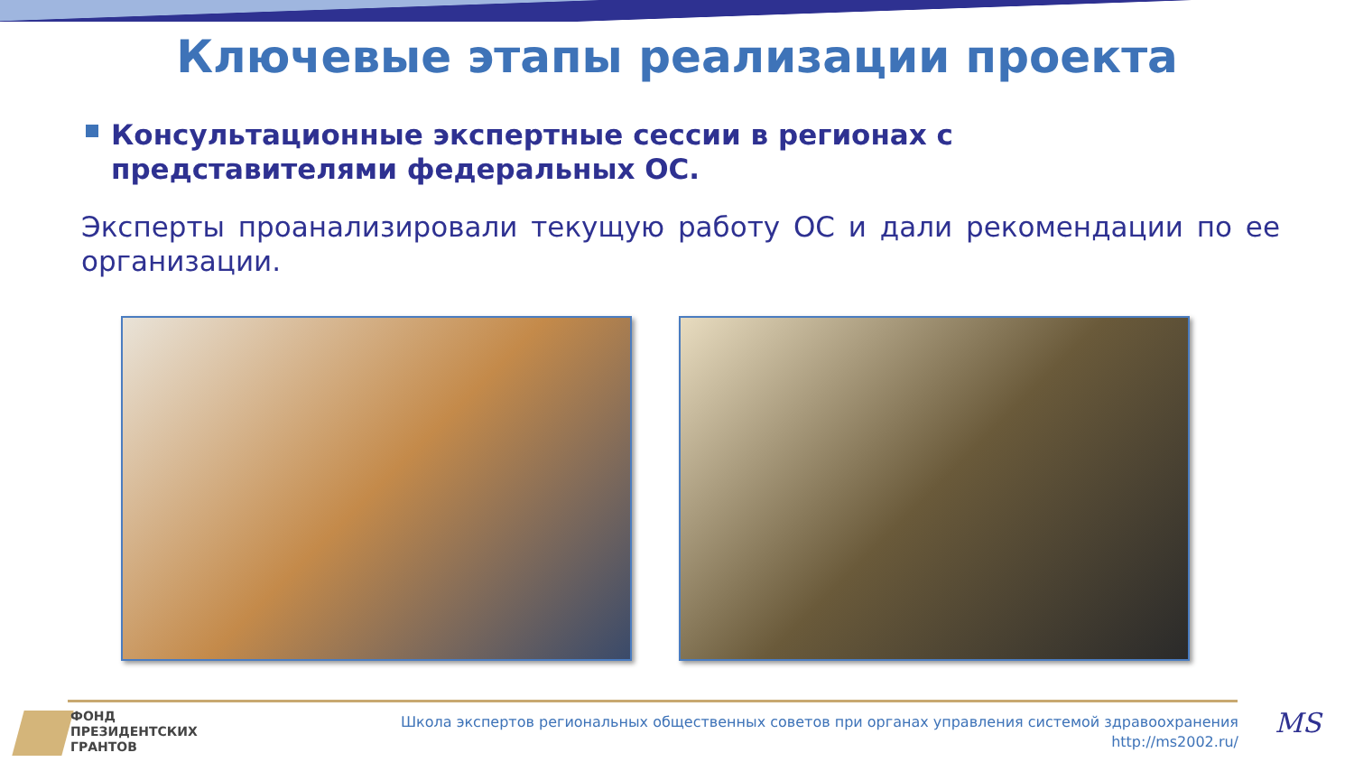Ключевые этапы реализации проекта
Консультационные экспертные сессии в регионах с представителями федеральных ОС.
Эксперты проанализировали текущую работу ОС и дали рекомендации по ее организации.
ФОНД
ПРЕЗИДЕНТСКИХ
ГРАНТОВ
Школа экспертов региональных общественных советов при органах управления системой здравоохранения
http://ms2002.ru/
MS